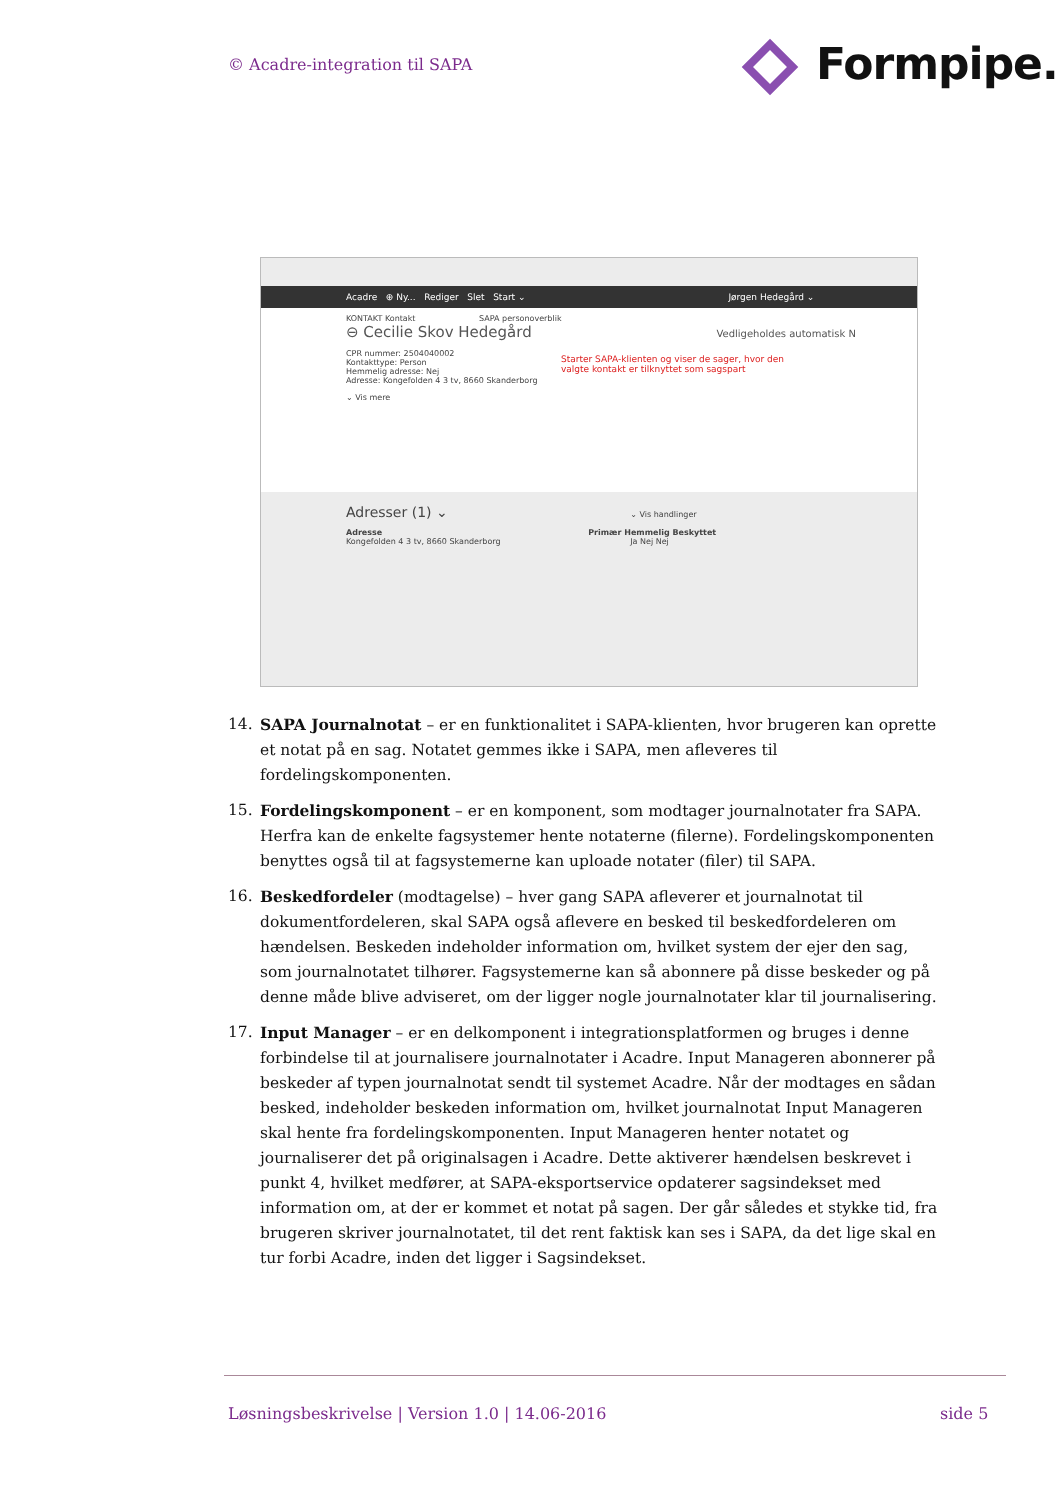© Acadre-integration til SAPA Formpipe.
Acadre ⊕ Ny... Rediger Slet Start ⌄ Jørgen Hedegård ⌄
KONTAKT Kontakt SAPA personoverblik
⊖ Cecilie Skov Hedegård Vedligeholdes automatisk N
CPR nummer: 2504040002
Kontakttype: Person
Hemmelig adresse: Nej
Adresse: Kongefolden 4 3 tv, 8660 Skanderborg
⌄ Vis mere
Starter SAPA-klienten og viser de sager, hvor den valgte kontakt er tilknyttet som sagspart
Adresser (1) ⌄ ⌄ Vis handlinger
Adresse Primær Hemmelig Beskyttet
Kongefolden 4 3 tv, 8660 Skanderborg Ja Nej Nej
14. SAPA Journalnotat – er en funktionalitet i SAPA-klienten, hvor brugeren kan oprette et notat på en sag. Notatet gemmes ikke i SAPA, men afleveres til fordelingskomponenten.
15. Fordelingskomponent – er en komponent, som modtager journalnotater fra SAPA. Herfra kan de enkelte fagsystemer hente notaterne (filerne). Fordelingskomponenten benyttes også til at fagsystemerne kan uploade notater (filer) til SAPA.
16. Beskedfordeler (modtagelse) – hver gang SAPA afleverer et journalnotat til dokumentfordeleren, skal SAPA også aflevere en besked til beskedfordeleren om hændelsen. Beskeden indeholder information om, hvilket system der ejer den sag, som journalnotatet tilhører. Fagsystemerne kan så abonnere på disse beskeder og på denne måde blive adviseret, om der ligger nogle journalnotater klar til journalisering.
17. Input Manager – er en delkomponent i integrationsplatformen og bruges i denne forbindelse til at journalisere journalnotater i Acadre. Input Manageren abonnerer på beskeder af typen journalnotat sendt til systemet Acadre. Når der modtages en sådan besked, indeholder beskeden information om, hvilket journalnotat Input Manageren skal hente fra fordelingskomponenten. Input Manageren henter notatet og journaliserer det på originalsagen i Acadre. Dette aktiverer hændelsen beskrevet i punkt 4, hvilket medfører, at SAPA-eksportservice opdaterer sagsindekset med information om, at der er kommet et notat på sagen. Der går således et stykke tid, fra brugeren skriver journalnotatet, til det rent faktisk kan ses i SAPA, da det lige skal en tur forbi Acadre, inden det ligger i Sagsindekset.
Løsningsbeskrivelse | Version 1.0 | 14.06-2016
side 5